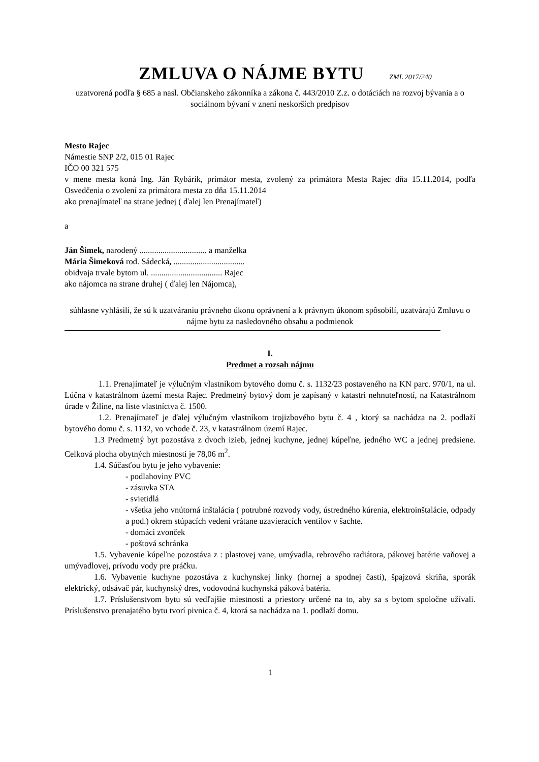ZMLUVA O NÁJME BYTU ZML 2017/240
uzatvorená podľa § 685 a nasl. Občianskeho zákonníka a zákona č. 443/2010 Z.z. o dotáciách na rozvoj bývania a o sociálnom bývaní v znení neskorších predpisov
Mesto Rajec
Námestie SNP 2/2, 015 01 Rajec
IČO 00 321 575
v mene mesta koná Ing. Ján Rybárik, primátor mesta, zvolený za primátora Mesta Rajec dňa 15.11.2014, podľa Osvedčenia o zvolení za primátora mesta zo dňa 15.11.2014
ako prenajímateľ na strane jednej ( ďalej len Prenajímateľ)
a
Ján Šimek, narodený ................................ a manželka
Mária Šimeková rod. Sádecká, ..................................
obidvaja trvale bytom ul. .................................. Rajec
ako nájomca na strane druhej ( ďalej len Nájomca),
súhlasne vyhlásili, že sú k uzatváraniu právneho úkonu oprávnení a k právnym úkonom spôsobilí, uzatvárajú Zmluvu o nájme bytu za nasledovného obsahu a podmienok
I.
Predmet a rozsah nájmu
1.1. Prenajímateľ je výlučným vlastníkom bytového domu č. s. 1132/23 postaveného na KN parc. 970/1, na ul. Lúčna v katastrálnom území mesta Rajec. Predmetný bytový dom je zapísaný v katastri nehnuteľností, na Katastrálnom úrade v Žiline, na liste vlastníctva č. 1500.
1.2. Prenajímateľ je ďalej výlučným vlastníkom trojizbového bytu č. 4 , ktorý sa nachádza na 2. podlaží bytového domu č. s. 1132, vo vchode č. 23, v katastrálnom území Rajec.
1.3 Predmetný byt pozostáva z dvoch izieb, jednej kuchyne, jednej kúpeľne, jedného WC a jednej predsiene. Celková plocha obytných miestností je 78,06 m<sup>2</sup>.
1.4. Súčasťou bytu je jeho vybavenie:
- podlahoviny PVC
- zásuvka STA
- svietidlá
- všetka jeho vnútorná inštalácia ( potrubné rozvody vody, ústredného kúrenia, elektroinštalácie, odpady a pod.) okrem stúpacích vedení vrátane uzavieracích ventilov v šachte.
- domáci zvonček
- poštová schránka
1.5. Vybavenie kúpeľne pozostáva z : plastovej vane, umývadla, rebrového radiátora, pákovej batérie vaňovej a umývadlovej, prívodu vody pre práčku.
1.6. Vybavenie kuchyne pozostáva z kuchynskej linky (hornej a spodnej časti), špajzová skriňa, sporák elektrický, odsávač pár, kuchynský dres, vodovodná kuchynská páková batéria.
1.7. Príslušenstvom bytu sú vedľajšie miestnosti a priestory určené na to, aby sa s bytom spoločne užívali. Príslušenstvo prenajatého bytu tvorí pivnica č. 4, ktorá sa nachádza na 1. podlaží domu.
1